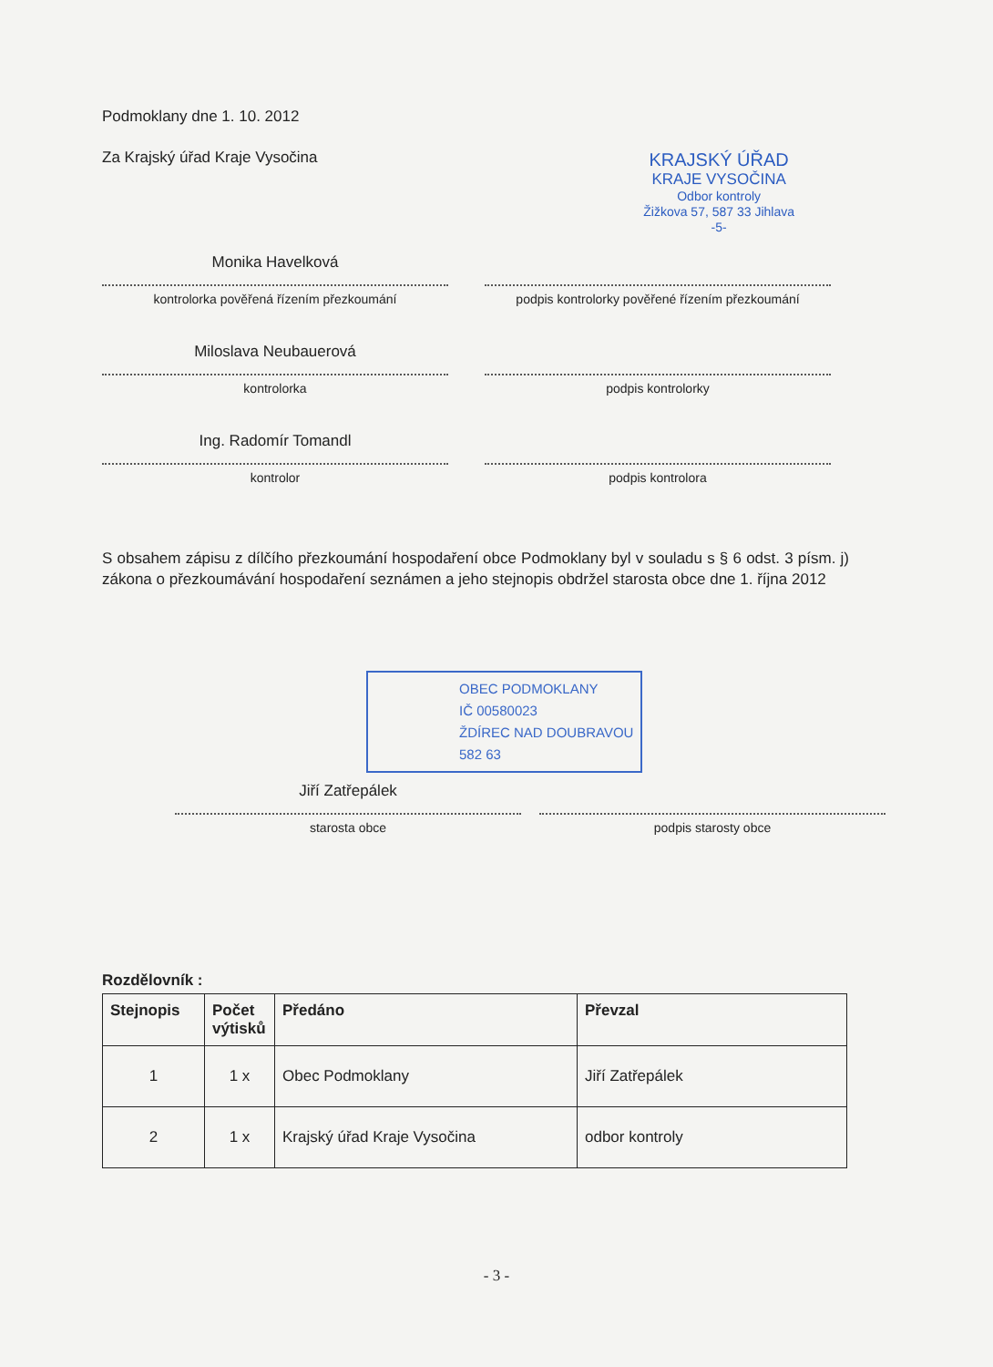Podmoklany dne 1. 10. 2012
Za Krajský úřad Kraje Vysočina
KRAJSKÝ ÚŘAD
KRAJE VYSOČINA
Odbor kontroly
Žižkova 57, 587 33 Jihlava
-5-
Monika Havelková
kontrolorka pověřená řízením přezkoumání
podpis kontrolorky pověřené řízením přezkoumání
Miloslava Neubauerová
kontrolorka
podpis kontrolorky
Ing. Radomír Tomandl
kontrolor
podpis kontrolora
S obsahem zápisu z dílčího přezkoumání hospodaření obce Podmoklany byl v souladu s § 6 odst. 3 písm. j) zákona o přezkoumávání hospodaření seznámen a jeho stejnopis obdržel starosta obce dne 1. října 2012
OBEC PODMOKLANY
IČ 00580023
ŽDÍREC NAD DOUBRAVOU
582 63
Jiří Zatřepálek
starosta obce
podpis starosty obce
Rozdělovník :
| Stejnopis | Počet výtisků | Předáno | Převzal |
| --- | --- | --- | --- |
| 1 | 1 x | Obec Podmoklany | Jiří Zatřepálek |
| 2 | 1 x | Krajský úřad Kraje Vysočina | odbor kontroly |
- 3 -